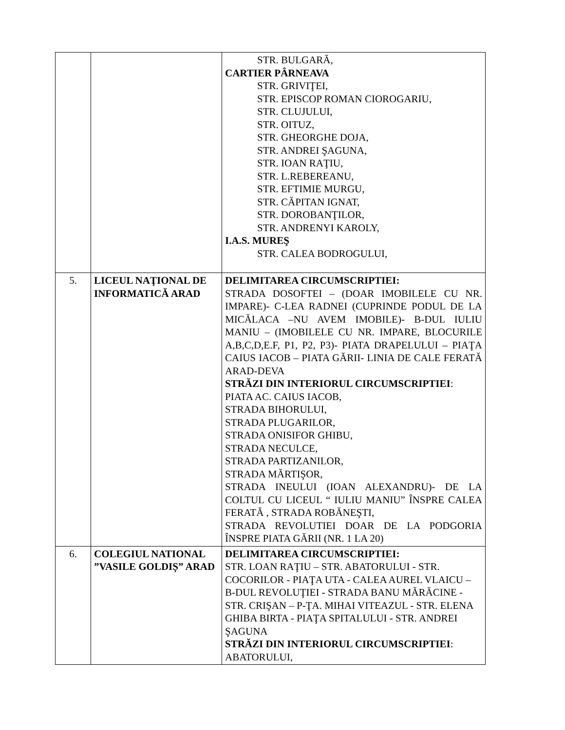| | | STR. BULGARĂ, CARTIER PÂRNEAVA STR. GRIVIŢEI, STR. EPISCOP ROMAN CIOROGARIU, STR. CLUJULUI, STR. OITUZ, STR. GHEORGHE DOJA, STR. ANDREI ŞAGUNA, STR. IOAN RAŢIU, STR. L.REBEREANU, STR. EFTIMIE MURGU, STR. CĂPITAN IGNAT, STR. DOROBANŢILOR, STR. ANDRENYI KAROLY, I.A.S. MUREŞ STR. CALEA BODROGULUI, |
| 5. | LICEUL NAŢIONAL DE INFORMATICĂ ARAD | DELIMITAREA CIRCUMSCRIPTIEI: STRADA DOSOFTEI – (DOAR IMOBILELE CU NR. IMPARE)- C-LEA RADNEI (CUPRINDE PODUL DE LA MICĂLACA –NU AVEM IMOBILE)- B-DUL IULIU MANIU – (IMOBILELE CU NR. IMPARE, BLOCURILE A,B,C,D,E.F, P1, P2, P3)- PIATA DRAPELULUI – PIAŢA CAIUS IACOB – PIATA GĂRII- LINIA DE CALE FERATĂ ARAD-DEVA STRĂZI DIN INTERIORUL CIRCUMSCRIPTIEI : PIATA AC. CAIUS IACOB, STRADA BIHORULUI, STRADA PLUGARILOR, STRADA ONISIFOR GHIBU, STRADA NECULCE, STRADA PARTIZANILOR, STRADA MĂRTIŞOR, STRADA INEULUI (IOAN ALEXANDRU)- DE LA COLTUL CU LICEUL “ IULIU MANIU” ÎNSPRE CALEA FERATĂ , STRADA ROBĂNEŞTI, STRADA REVOLUTIEI DOAR DE LA PODGORIA ÎNSPRE PIATA GĂRII (NR. 1 LA 20) |
| 6. | COLEGIUL NATIONAL ”VASILE GOLDIȘ” ARAD | DELIMITAREA CIRCUMSCRIPTIEI: STR. LOAN RAŢIU – STR. ABATORULUI - STR. COCORILOR - PIAŢA UTA - CALEA AUREL VLAICU – B-DUL REVOLUŢIEI - STRADA BANU MĂRĂCINE - STR. CRIŞAN – P-ŢA. MIHAI VITEAZUL - STR. ELENA GHIBA BIRTA - PIAŢA SPITALULUI - STR. ANDREI ŞAGUNA STRĂZI DIN INTERIORUL CIRCUMSCRIPTIEI : ABATORULUI, |